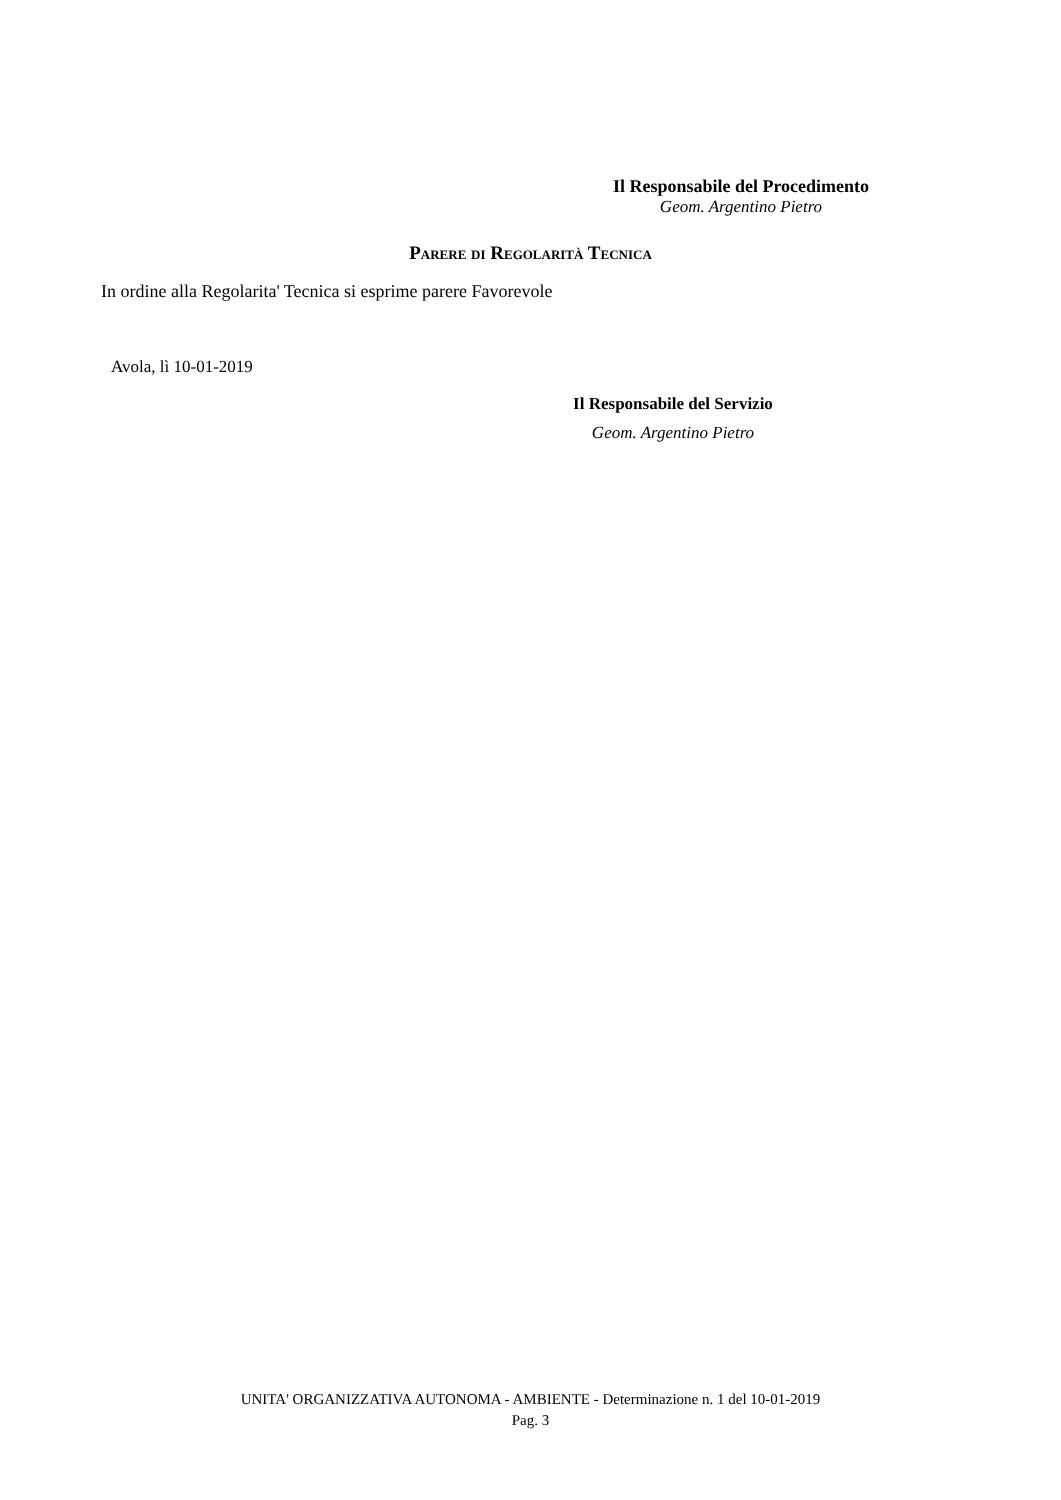Il Responsabile del Procedimento
Geom. Argentino Pietro
Parere di Regolarità Tecnica
In ordine alla Regolarita' Tecnica si esprime parere Favorevole
Avola, lì 10-01-2019
Il Responsabile del Servizio
Geom. Argentino Pietro
UNITA' ORGANIZZATIVA AUTONOMA - AMBIENTE - Determinazione n. 1 del 10-01-2019
Pag. 3